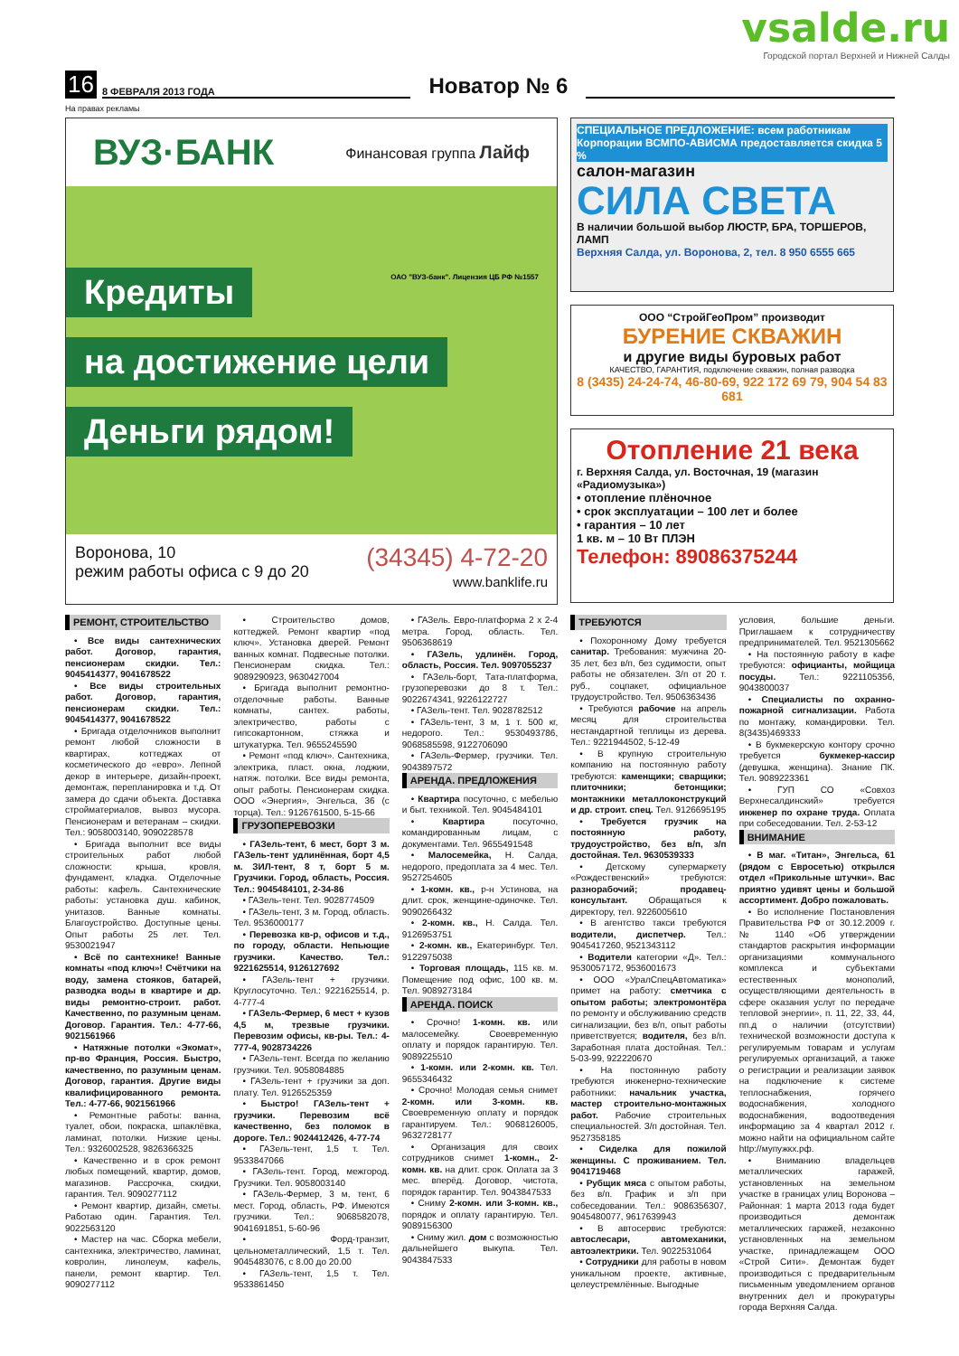vsalde.ru
Городской портал Верхней и Нижней Салды
16 8 ФЕВРАЛЯ 2013 ГОДА Новатор № 6
На правах рекламы
ВУЗ·БАНК Финансовая группа Лайф
ОАО "ВУЗ-банк". Лицензия ЦБ РФ №1557
Кредиты
на достижение цели
Деньги рядом!
Воронова, 10
режим работы офиса с 9 до 20
(34345) 4-72-20
www.banklife.ru
СПЕЦИАЛЬНОЕ ПРЕДЛОЖЕНИЕ: всем работникам Корпорации ВСМПО-АВИСМА предоставляется скидка 5 %
салон-магазин
СИЛА СВЕТА
В наличии большой выбор ЛЮСТР, БРА, ТОРШЕРОВ, ЛАМП
Верхняя Салда, ул. Воронова, 2, тел. 8 950 6555 665
ООО “СтройГеоПром” производит
БУРЕНИЕ СКВАЖИН
и другие виды буровых работ
КАЧЕСТВО, ГАРАНТИЯ, подключение скважин, полная разводка
8 (3435) 24-24-74, 46-80-69, 922 172 69 79, 904 54 83 681
Отопление 21 века
г. Верхняя Салда, ул. Восточная, 19 (магазин «Радиомузыка»)
• отопление плёночное
• срок эксплуатации – 100 лет и более
• гарантия – 10 лет
1 кв. м – 10 Вт ПЛЭН
Телефон: 89086375244
РЕМОНТ, СТРОИТЕЛЬСТВО
• Все виды сантехнических работ. Договор, гарантия, пенсионерам скидки. Тел.: 9045414377, 9041678522
• Все виды строительных работ. Договор, гарантия, пенсионерам скидки. Тел.: 9045414377, 9041678522
• Бригада отделочников выполнит ремонт любой сложности в квартирах, коттеджах от косметического до «евро». Лепной декор в интерьере, дизайн-проект, демонтаж, перепланировка и т.д. От замера до сдачи объекта. Доставка стройматериалов, вывоз мусора. Пенсионерам и ветеранам – скидки. Тел.: 9058003140, 9090228578
• Бригада выполнит все виды строительных работ любой сложности: крыша, кровля, фундамент, кладка. Отделочные работы: кафель. Сантехнические работы: установка душ. кабинок, унитазов. Ванные комнаты. Благоустройство. Доступные цены. Опыт работы 25 лет. Тел. 9530021947
• Всё по сантехнике! Ванные комнаты «под ключ»! Счётчики на воду, замена стояков, батарей, разводка воды в квартире и др. виды ремонтно-строит. работ. Качественно, по разумным ценам. Договор. Гарантия. Тел.: 4-77-66, 9021561966
• Натяжные потолки «Экомат», пр-во Франция, Россия. Быстро, качественно, по разумным ценам. Договор, гарантия. Другие виды квалифицированного ремонта. Тел.: 4-77-66, 9021561966
• Ремонтные работы: ванна, туалет, обои, покраска, шпаклёвка, ламинат, потолки. Низкие цены. Тел.: 9326002528, 9826366325
• Качественно и в срок ремонт любых помещений, квартир, домов, магазинов. Рассрочка, скидки, гарантия. Тел. 9090277112
• Ремонт квартир, дизайн, сметы. Работаю один. Гарантия. Тел. 9022563120
• Мастер на час. Сборка мебели, сантехника, электричество, ламинат, ковролин, линолеум, кафель, панели, ремонт квартир. Тел. 9090277112
• Строительство домов, коттеджей. Ремонт квартир «под ключ». Установка дверей. Ремонт ванных комнат. Подвесные потолки. Пенсионерам скидка. Тел.: 9089290923, 9630427004
• Бригада выполнит ремонтно-отделочные работы. Ванные комнаты, сантех. работы, электричество, работы с гипсокартонном, стяжка и штукатурка. Тел. 9655245590
• Ремонт «под ключ». Сантехника, электрика, пласт. окна, лоджии, натяж. потолки. Все виды ремонта, опыт работы. Пенсионерам скидка. ООО «Энергия», Энгельса, 36 (с торца). Тел.: 9126761500, 5-15-66
ГРУЗОПЕРЕВОЗКИ
• ГАЗель-тент, 6 мест, борт 3 м. ГАЗель-тент удлинённая, борт 4,5 м. ЗИЛ-тент, 8 т, борт 5 м. Грузчики. Город, область, Россия. Тел.: 9045484101, 2-34-86
• ГАЗель-тент. Тел. 9028774509
• ГАЗель-тент, 3 м. Город, область. Тел. 9536000177
• Перевозка кв-р, офисов и т.д., по городу, области. Непьющие грузчики. Качество. Тел.: 9221625514, 9126127692
• ГАЗель-тент + грузчики. Круглосуточно. Тел.: 9221625514, р. 4-777-4
• ГАЗель-Фермер, 6 мест + кузов 4,5 м, трезвые грузчики. Перевозим офисы, кв-ры. Тел.: 4-777-4, 9028734226
• ГАЗель-тент. Всегда по желанию грузчики. Тел. 9058084885
• ГАЗель-тент + грузчики за доп. плату. Тел. 9126525359
• Быстро! ГАЗель-тент + грузчики. Перевозим всё качественно, без поломок в дороге. Тел.: 9024412426, 4-77-74
• ГАЗель-тент, 1,5 т. Тел. 9533847066
• ГАЗель-тент. Город, межгород. Грузчики. Тел. 9058003140
• ГАЗель-Фермер, 3 м, тент, 6 мест. Город, область, РФ. Имеются грузчики. Тел.: 9068582078, 9041691851, 5-60-96
• Форд-транзит, цельнометаллический, 1,5 т. Тел. 9045483076, с 8.00 до 20.00
• ГАЗель-тент, 1,5 т. Тел. 9533861450
• ГАЗель. Евро-платформа 2 х 2-4 метра. Город, область. Тел. 9506368619
• ГАЗель, удлинён. Город, область, Россия. Тел. 9097055237
• ГАЗель-борт, Тата-платформа, грузоперевозки до 8 т. Тел.: 9022674341, 9226122727
• ГАЗель-тент. Тел. 9028782512
• ГАЗель-тент, 3 м, 1 т. 500 кг, недорого. Тел.: 9530493786, 9068585598, 9122706090
• ГАЗель-Фермер, грузчики. Тел. 9043897572
АРЕНДА. ПРЕДЛОЖЕНИЯ
• Квартира посуточно, с мебелью и быт. техникой. Тел. 9045484101
• Квартира посуточно, командированным лицам, с документами. Тел. 9655491548
• Малосемейка, Н. Салда, недорого, предоплата за 4 мес. Тел. 9527254605
• 1-комн. кв., р-н Устинова, на длит. срок, женщине-одиночке. Тел. 9090266432
• 2-комн. кв., Н. Салда. Тел. 9126953751
• 2-комн. кв., Екатеринбург. Тел. 9122975038
• Торговая площадь, 115 кв. м. Помещение под офис, 100 кв. м. Тел. 9089273184
АРЕНДА. ПОИСК
• Срочно! 1-комн. кв. или малосемейку. Своевременную оплату и порядок гарантирую. Тел. 9089225510
• 1-комн. или 2-комн. кв. Тел. 9655346432
• Срочно! Молодая семья снимет 2-комн. или 3-комн. кв. Своевременную оплату и порядок гарантируем. Тел.: 9068126005, 9632728177
• Организация для своих сотрудников снимет 1-комн., 2-комн. кв. на длит. срок. Оплата за 3 мес. вперёд. Договор, чистота, порядок гарантир. Тел. 9043847533
• Сниму 2-комн. или 3-комн. кв., порядок и оплату гарантирую. Тел. 9089156300
• Сниму жил. дом с возможностью дальнейшего выкупа. Тел. 9043847533
ТРЕБУЮТСЯ
• Похоронному Дому требуется санитар. Требования: мужчина 20-35 лет, без в/п, без судимости, опыт работы не обязателен. З/п от 20 т. руб., соцпакет, официальное трудоустройство. Тел. 9506363436
• Требуются рабочие на апрель месяц для строительства нестандартной теплицы из дерева. Тел.: 9221944502, 5-12-49
• В крупную строительную компанию на постоянную работу требуются: каменщики; сварщики; плиточники; бетонщики; монтажники металлоконструкций и др. строит. спец. Тел. 9126695195
• Требуется грузчик на постоянную работу, трудоустройство, без в/п, з/п достойная. Тел. 9630539333
• Детскому супермаркету «Рождественский» требуются: разнорабочий; продавец-консультант. Обращаться к директору, тел. 9226005610
• В агентство такси требуются водители, диспетчер. Тел.: 9045417260, 9521343112
• Водители категории «Д». Тел.: 9530057172, 9536001673
• ООО «УралСпецАвтоматика» примет на работу: сметчика с опытом работы; электромонтёра по ремонту и обслуживанию средств сигнализации, без в/п, опыт работы приветствуется; водителя, без в/п. Заработная плата достойная. Тел.: 5-03-99, 922220670
• На постоянную работу требуются инженерно-технические работники: начальник участка, мастер строительно-монтажных работ. Рабочие строительных специальностей. З/п достойная. Тел. 9527358185
• Сиделка для пожилой женщины. С проживанием. Тел. 9041719468
• Рубщик мяса с опытом работы, без в/п. График и з/п при собеседовании. Тел.: 9086356307, 9045480077, 9617639943
• В автосервис требуются: автослесари, автомеханики, автоэлектрики. Тел. 9022531064
• Сотрудники для работы в новом уникальном проекте, активные, целеустремлённые. Выгодные
условия, большие деньги. Приглашаем к сотрудничеству предпринимателей. Тел. 9521305662
• На постоянную работу в кафе требуются: официанты, мойщица посуды. Тел.: 9221105356, 9043800037
• Специалисты по охранно-пожарной сигнализации. Работа по монтажу, командировки. Тел. 8(3435)469333
• В букмекерскую контору срочно требуется букмекер-кассир (девушка, женщина). Знание ПК. Тел. 9089223361
• ГУП СО «Совхоз Верхнесалдинский» требуется инженер по охране труда. Оплата при собеседовании. Тел. 2-53-12
ВНИМАНИЕ
• В маг. «Титан», Энгельса, 61 (рядом с Евросетью) открылся отдел «Прикольные штучки». Вас приятно удивят цены и большой ассортимент. Добро пожаловать.
• Во исполнение Постановления Правительства РФ от 30.12.2009 г. № 1140 «Об утверждении стандартов раскрытия информации организациями коммунального комплекса и субъектами естественных монополий, осуществляющими деятельность в сфере оказания услуг по передаче тепловой энергии», п. 11, 22, 33, 44, пп.д о наличии (отсутствии) технической возможности доступа к регулируемым товарам и услугам регулируемых организаций, а также о регистрации и реализации заявок на подключение к системе теплоснабжения, горячего водоснабжения, холодного водоснабжения, водоотведения информацию за 4 квартал 2012 г. можно найти на официальном сайте http://мупужкх.рф.
• Вниманию владельцев металлических гаражей, установленных на земельном участке в границах улиц Воронова – Районная: 1 марта 2013 года будет производиться демонтаж металлических гаражей, незаконно установленных на земельном участке, принадлежащем ООО «Строй Сити». Демонтаж будет производиться с предварительным письменным уведомлением органов внутренних дел и прокуратуры города Верхняя Салда.